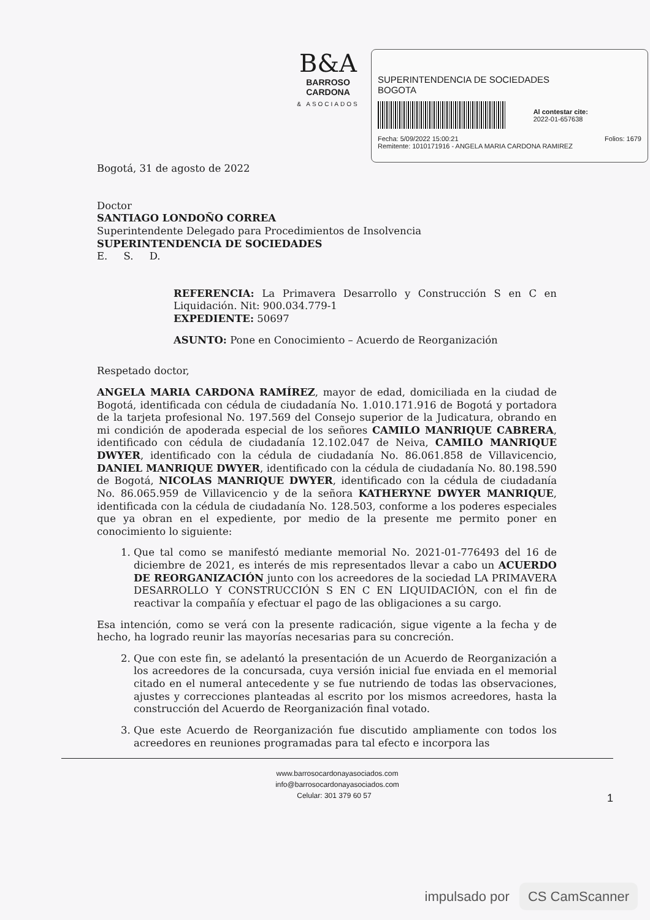B&A
BARROSO CARDONA
& ASOCIADOS
SUPERINTENDENCIA DE SOCIEDADES
BOGOTA
Al contestar cite:
2022-01-657638
Fecha: 5/09/2022 15:00:21 Folios: 1679
Remitente: 1010171916 - ANGELA MARIA CARDONA RAMIREZ
Bogotá, 31 de agosto de 2022
Doctor
SANTIAGO LONDOÑO CORREA
Superintendente Delegado para Procedimientos de Insolvencia
SUPERINTENDENCIA DE SOCIEDADES
E. S. D.
REFERENCIA: La Primavera Desarrollo y Construcción S en C en Liquidación. Nit: 900.034.779-1
EXPEDIENTE: 50697
ASUNTO: Pone en Conocimiento – Acuerdo de Reorganización
Respetado doctor,
ANGELA MARIA CARDONA RAMÍREZ, mayor de edad, domiciliada en la ciudad de Bogotá, identificada con cédula de ciudadanía No. 1.010.171.916 de Bogotá y portadora de la tarjeta profesional No. 197.569 del Consejo superior de la Judicatura, obrando en mi condición de apoderada especial de los señores CAMILO MANRIQUE CABRERA, identificado con cédula de ciudadanía 12.102.047 de Neiva, CAMILO MANRIQUE DWYER, identificado con la cédula de ciudadanía No. 86.061.858 de Villavicencio, DANIEL MANRIQUE DWYER, identificado con la cédula de ciudadanía No. 80.198.590 de Bogotá, NICOLAS MANRIQUE DWYER, identificado con la cédula de ciudadanía No. 86.065.959 de Villavicencio y de la señora KATHERYNE DWYER MANRIQUE, identificada con la cédula de ciudadanía No. 128.503, conforme a los poderes especiales que ya obran en el expediente, por medio de la presente me permito poner en conocimiento lo siguiente:
1. Que tal como se manifestó mediante memorial No. 2021-01-776493 del 16 de diciembre de 2021, es interés de mis representados llevar a cabo un ACUERDO DE REORGANIZACIÓN junto con los acreedores de la sociedad LA PRIMAVERA DESARROLLO Y CONSTRUCCIÓN S EN C EN LIQUIDACIÓN, con el fin de reactivar la compañía y efectuar el pago de las obligaciones a su cargo.
Esa intención, como se verá con la presente radicación, sigue vigente a la fecha y de hecho, ha logrado reunir las mayorías necesarias para su concreción.
2. Que con este fin, se adelantó la presentación de un Acuerdo de Reorganización a los acreedores de la concursada, cuya versión inicial fue enviada en el memorial citado en el numeral antecedente y se fue nutriendo de todas las observaciones, ajustes y correcciones planteadas al escrito por los mismos acreedores, hasta la construcción del Acuerdo de Reorganización final votado.
3. Que este Acuerdo de Reorganización fue discutido ampliamente con todos los acreedores en reuniones programadas para tal efecto e incorpora las
www.barrosocardonayasociados.com
info@barrosocardonayasociados.com
Celular: 301 379 60 57 1
impulsado por CS CamScanner